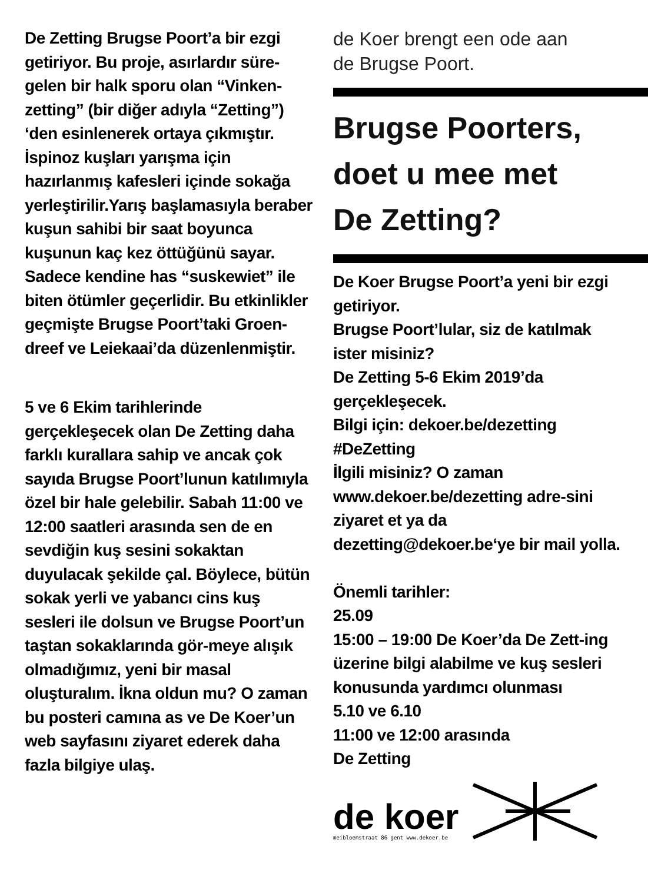De Zetting Brugse Poort’a bir ezgi getiriyor. Bu proje, asırlardır süre-gelen bir halk sporu olan “Vinken-zetting” (bir diğer adıyla “Zetting”) ‘den esinlenerek ortaya çıkmıştır. İspinoz kuşları yarışma için hazırlanmış kafesleri içinde sokağa yerleştirilir.Yarış başlamasıyla beraber kuşun sahibi bir saat boyunca kuşunun kaç kez öttüğünü sayar. Sadece kendine has “suskewiet” ile biten ötümler geçerlidir. Bu etkinlikler geçmişte Brugse Poort’taki Groen-dreef ve Leiekaai’da düzenlenmiştir.
5 ve 6 Ekim tarihlerinde gerçekleşecek olan De Zetting daha farklı kurallara sahip ve ancak çok sayıda Brugse Poort’lunun katılımıyla özel bir hale gelebilir. Sabah 11:00 ve 12:00 saatleri arasında sen de en sevdiğin kuş sesini sokaktan duyulacak şekilde çal. Böylece, bütün sokak yerli ve yabancı cins kuş sesleri ile dolsun ve Brugse Poort’un taştan sokaklarında gör-meye alışık olmadığımız, yeni bir masal oluşturalım. İkna oldun mu? O zaman bu posteri camına as ve De Koer’un web sayfasını ziyaret ederek daha fazla bilgiye ulaş.
de Koer brengt een ode aan
de Brugse Poort.
Brugse Poorters,
doet u mee met
De Zetting?
De Koer Brugse Poort’a yeni bir ezgi getiriyor.
Brugse Poort’lular, siz de katılmak ister misiniz?
De Zetting 5-6 Ekim 2019’da gerçekleşecek.
Bilgi için: dekoer.be/dezetting
#DeZetting
İlgili misiniz? O zaman www.dekoer.be/dezetting adre-sini ziyaret et ya da dezetting@dekoer.be‘ye bir mail yolla.
Önemli tarihler:
25.09
15:00 – 19:00 De Koer’da De Zett-ing üzerine bilgi alabilme ve kuş sesleri konusunda yardımcı olunması
5.10 ve 6.10
11:00 ve 12:00 arasında
De Zetting
de koer
meibloemstraat 86 gent www.dekoer.be